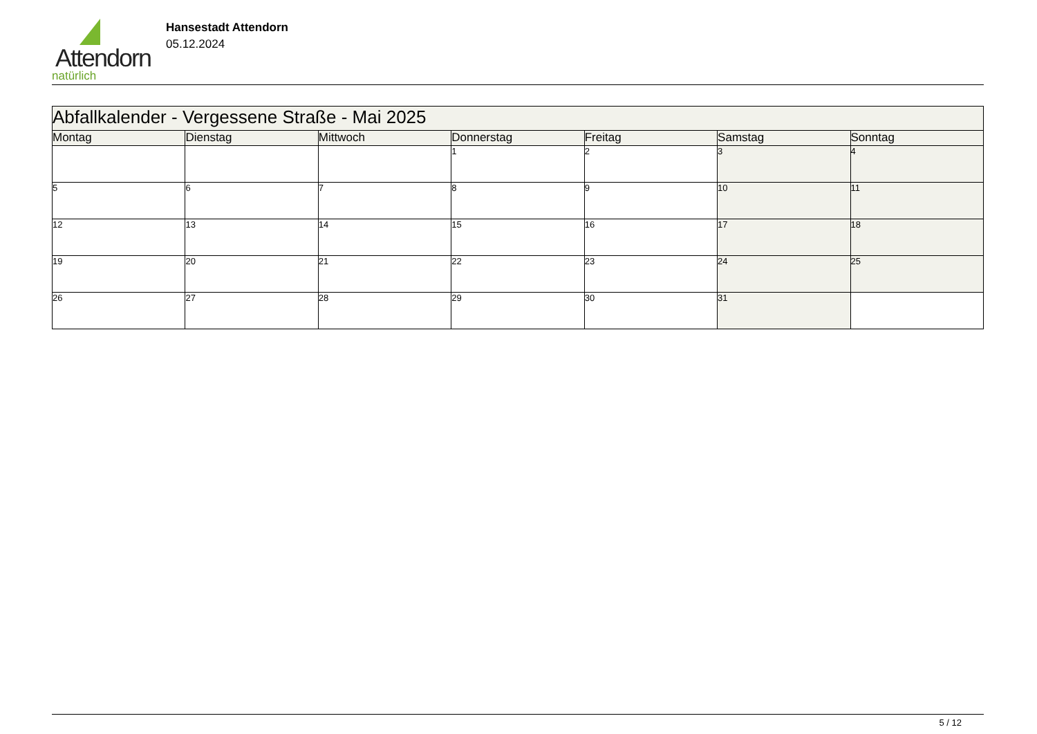Attendorn
natürlich
Hansestadt Attendorn
05.12.2024
| Abfallkalender - Vergessene Straße - Mai 2025 | | | | | | |
| Montag | Dienstag | Mittwoch | Donnerstag | Freitag | Samstag | Sonntag |
| | | | 1 | 2 | 3 | 4 |
| 5 | 6 | 7 | 8 | 9 | 10 | 11 |
| 12 | 13 | 14 | 15 | 16 | 17 | 18 |
| 19 | 20 | 21 | 22 | 23 | 24 | 25 |
| 26 | 27 | 28 | 29 | 30 | 31 | |
5 / 12